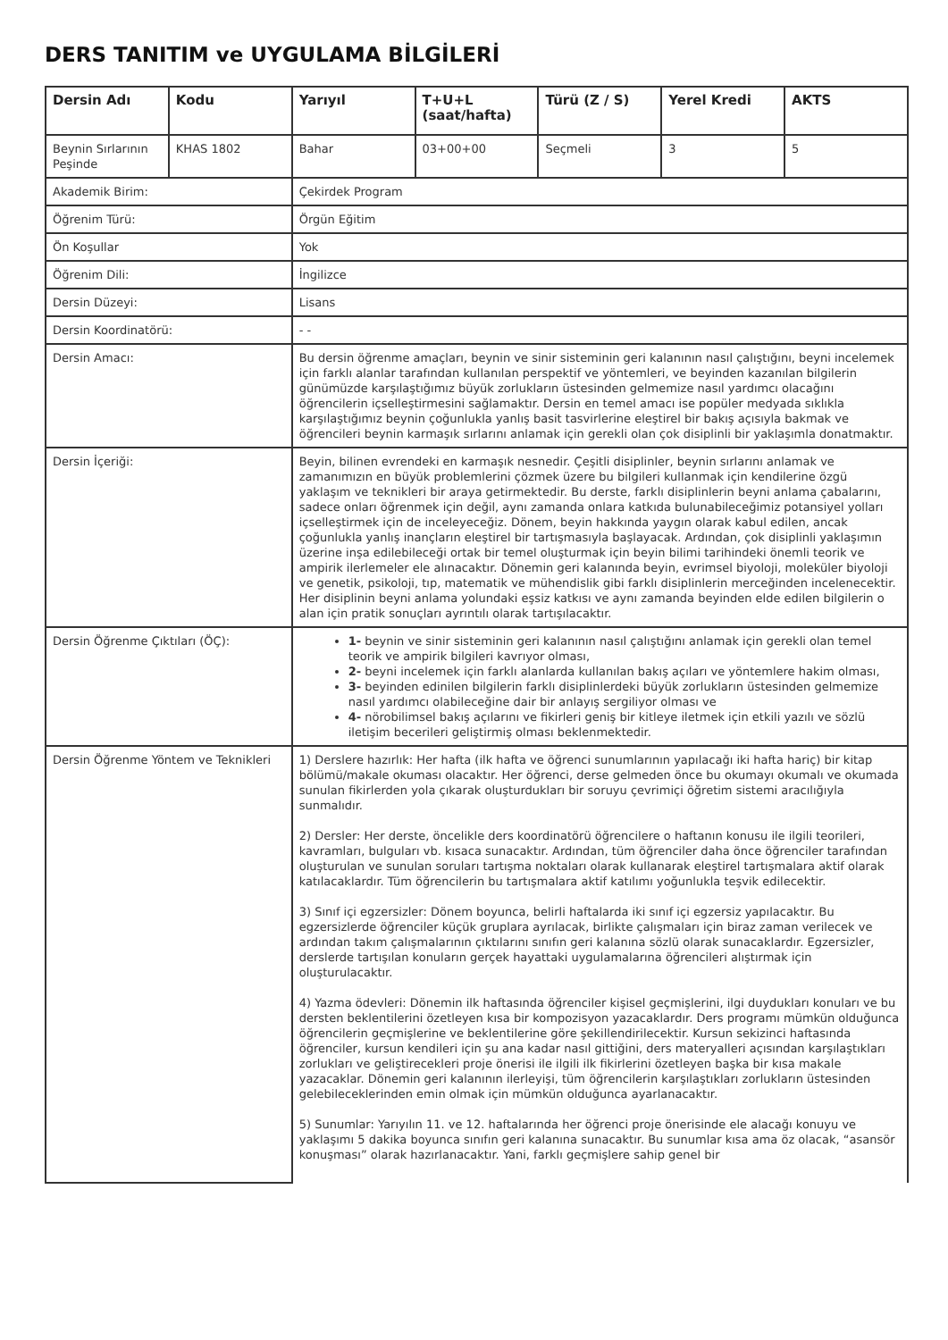DERS TANITIM ve UYGULAMA BİLGİLERİ
| Dersin Adı | Kodu | Yarıyıl | T+U+L (saat/hafta) | Türü (Z / S) | Yerel Kredi | AKTS |
| --- | --- | --- | --- | --- | --- | --- |
| Beynin Sırlarının Peşinde | KHAS 1802 | Bahar | 03+00+00 | Seçmeli | 3 | 5 |
| Akademik Birim: | | Çekirdek Program | | | | |
| Öğrenim Türü: | | Örgün Eğitim | | | | |
| Ön Koşullar | | Yok | | | | |
| Öğrenim Dili: | | İngilizce | | | | |
| Dersin Düzeyi: | | Lisans | | | | |
| Dersin Koordinatörü: | | - - | | | | |
| Dersin Amacı: | | Bu dersin öğrenme amaçları, beynin ve sinir sisteminin geri kalanının nasıl çalıştığını, beyni incelemek için farklı alanlar tarafından kullanılan perspektif ve yöntemleri, ve beyinden kazanılan bilgilerin günümüzde karşılaştığımız büyük zorlukların üstesinden gelmemize nasıl yardımcı olacağını öğrencilerin içselleştirmesini sağlamaktır. Dersin en temel amacı ise popüler medyada sıklıkla karşılaştığımız beynin çoğunlukla yanlış basit tasvirlerine eleştirel bir bakış açısıyla bakmak ve öğrencileri beynin karmaşık sırlarını anlamak için gerekli olan çok disiplinli bir yaklaşımla donatmaktır. | | | | |
| Dersin İçeriği: | | Beyin, bilinen evrendeki en karmaşık nesnedir. Çeşitli disiplinler, beynin sırlarını anlamak ve zamanımızın en büyük problemlerini çözmek üzere bu bilgileri kullanmak için kendilerine özgü yaklaşım ve teknikleri bir araya getirmektedir. Bu derste, farklı disiplinlerin beyni anlama çabalarını, sadece onları öğrenmek için değil, aynı zamanda onlara katkıda bulunabileceğimiz potansiyel yolları içselleştirmek için de inceleyeceğiz. Dönem, beyin hakkında yaygın olarak kabul edilen, ancak çoğunlukla yanlış inançların eleştirel bir tartışmasıyla başlayacak. Ardından, çok disiplinli yaklaşımın üzerine inşa edilebileceği ortak bir temel oluşturmak için beyin bilimi tarihindeki önemli teorik ve ampirik ilerlemeler ele alınacaktır. Dönemin geri kalanında beyin, evrimsel biyoloji, moleküler biyoloji ve genetik, psikoloji, tıp, matematik ve mühendislik gibi farklı disiplinlerin merceğinden incelenecektir. Her disiplinin beyni anlama yolundaki eşsiz katkısı ve aynı zamanda beyinden elde edilen bilgilerin o alan için pratik sonuçları ayrıntılı olarak tartışılacaktır. | | | | |
| Dersin Öğrenme Çıktıları (ÖÇ): | | 1- beynin ve sinir sisteminin geri kalanının nasıl çalıştığını anlamak için gerekli olan temel teorik ve ampirik bilgileri kavrıyor olması, 2- beyni incelemek için farklı alanlarda kullanılan bakış açıları ve yöntemlere hakim olması, 3- beyinden edinilen bilgilerin farklı disiplinlerdeki büyük zorlukların üstesinden gelmemize nasıl yardımcı olabileceğine dair bir anlayış sergiliyor olması ve 4- nörobilimsel bakış açılarını ve fikirleri geniş bir kitleye iletmek için etkili yazılı ve sözlü iletişim becerileri geliştirmiş olması beklenmektedir. | | | | |
| Dersin Öğrenme Yöntem ve Teknikleri | | 1) Derslere hazırlık: Her hafta (ilk hafta ve öğrenci sunumlarının yapılacağı iki hafta hariç) bir kitap bölümü/makale okuması olacaktır. Her öğrenci, derse gelmeden önce bu okumayı okumalı ve okumada sunulan fikirlerden yola çıkarak oluşturdukları bir soruyu çevrimiçi öğretim sistemi aracılığıyla sunmalıdır. 2) Dersler: Her derste, öncelikle ders koordinatörü öğrencilere o haftanın konusu ile ilgili teorileri, kavramları, bulguları vb. kısaca sunacaktır. Ardından, tüm öğrenciler daha önce öğrenciler tarafından oluşturulan ve sunulan soruları tartışma noktaları olarak kullanarak eleştirel tartışmalara aktif olarak katılacaklardır. Tüm öğrencilerin bu tartışmalara aktif katılımı yoğunlukla teşvik edilecektir. 3) Sınıf içi egzersizler: Dönem boyunca, belirli haftalarda iki sınıf içi egzersiz yapılacaktır. Bu egzersizlerde öğrenciler küçük gruplara ayrılacak, birlikte çalışmaları için biraz zaman verilecek ve ardından takım çalışmalarının çıktılarını sınıfın geri kalanına sözlü olarak sunacaklardır. Egzersizler, derslerde tartışılan konuların gerçek hayattaki uygulamalarına öğrencileri alıştırmak için oluşturulacaktır. 4) Yazma ödevleri: Dönemin ilk haftasında öğrenciler kişisel geçmişlerini, ilgi duydukları konuları ve bu dersten beklentilerini özetleyen kısa bir kompozisyon yazacaklardır. Ders programı mümkün olduğunca öğrencilerin geçmişlerine ve beklentilerine göre şekillendirilecektir. Kursun sekizinci haftasında öğrenciler, kursun kendileri için şu ana kadar nasıl gittiğini, ders materyalleri açısından karşılaştıkları zorlukları ve geliştirecekleri proje önerisi ile ilgili ilk fikirlerini özetleyen başka bir kısa makale yazacaklar. Dönemin geri kalanının ilerleyişi, tüm öğrencilerin karşılaştıkları zorlukların üstesinden gelebileceklerinden emin olmak için mümkün olduğunca ayarlanacaktır. 5) Sunumlar: Yarıyılın 11. ve 12. haftalarında her öğrenci proje önerisinde ele alacağı konuyu ve yaklaşımı 5 dakika boyunca sınıfın geri kalanına sunacaktır. Bu sunumlar kısa ama öz olacak, “asansör konuşması” olarak hazırlanacaktır. Yani, farklı geçmişlere sahip genel bir | | | | |